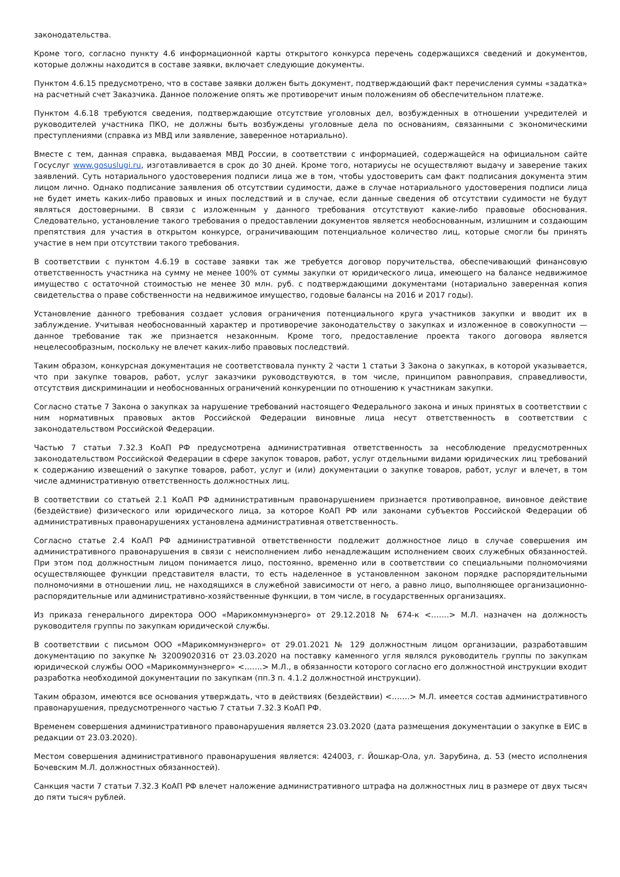законодательства.
Кроме того, согласно пункту 4.6 информационной карты открытого конкурса перечень содержащихся сведений и документов, которые должны находится в составе заявки, включает следующие документы.
Пунктом 4.6.15 предусмотрено, что в составе заявки должен быть документ, подтверждающий факт перечисления суммы «задатка» на расчетный счет Заказчика. Данное положение опять же противоречит иным положениям об обеспечительном платеже.
Пунктом 4.6.18 требуются сведения, подтверждающие отсутствие уголовных дел, возбужденных в отношении учредителей и руководителей участника ПКО, не должны быть возбуждены уголовные дела по основаниям, связанными с экономическими преступлениями (справка из МВД или заявление, заверенное нотариально).
Вместе с тем, данная справка, выдаваемая МВД России, в соответствии с информацией, содержащейся на официальном сайте Госуслуг www.gosuslugi.ru, изготавливается в срок до 30 дней. Кроме того, нотариусы не осуществляют выдачу и заверение таких заявлений. Суть нотариального удостоверения подписи лица же в том, чтобы удостоверить сам факт подписания документа этим лицом лично. Однако подписание заявления об отсутствии судимости, даже в случае нотариального удостоверения подписи лица не будет иметь каких-либо правовых и иных последствий и в случае, если данные сведения об отсутствии судимости не будут являться достоверными. В связи с изложенным у данного требования отсутствуют какие-либо правовые обоснования. Следовательно, установление такого требования о предоставлении документов является необоснованным, излишним и создающим препятствия для участия в открытом конкурсе, ограничивающим потенциальное количество лиц, которые смогли бы принять участие в нем при отсутствии такого требования.
В соответствии с пунктом 4.6.19 в составе заявки так же требуется договор поручительства, обеспечивающий финансовую ответственность участника на сумму не менее 100% от суммы закупки от юридического лица, имеющего на балансе недвижимое имущество с остаточной стоимостью не менее 30 млн. руб. с подтверждающими документами (нотариально заверенная копия свидетельства о праве собственности на недвижимое имущество, годовые балансы на 2016 и 2017 годы).
Установление данного требования создает условия ограничения потенциального круга участников закупки и вводит их в заблуждение. Учитывая необоснованный характер и противоречие законодательству о закупках и изложенное в совокупности — данное требование так же признается незаконным. Кроме того, предоставление проекта такого договора является нецелесообразным, поскольку не влечет каких-либо правовых последствий.
Таким образом, конкурсная документация не соответствовала пункту 2 части 1 статьи 3 Закона о закупках, в которой указывается, что при закупке товаров, работ, услуг заказчики руководствуются, в том числе, принципом равноправия, справедливости, отсутствия дискриминации и необоснованных ограничений конкуренции по отношению к участникам закупки.
Согласно статье 7 Закона о закупках за нарушение требований настоящего Федерального закона и иных принятых в соответствии с ним нормативных правовых актов Российской Федерации виновные лица несут ответственность в соответствии с законодательством Российской Федерации.
Частью 7 статьи 7.32.3 КоАП РФ предусмотрена административная ответственность за несоблюдение предусмотренных законодательством Российской Федерации в сфере закупок товаров, работ, услуг отдельными видами юридических лиц требований к содержанию извещений о закупке товаров, работ, услуг и (или) документации о закупке товаров, работ, услуг и влечет, в том числе административную ответственность должностных лиц.
В соответствии со статьей 2.1 КоАП РФ административным правонарушением признается противоправное, виновное действие (бездействие) физического или юридического лица, за которое КоАП РФ или законами субъектов Российской Федерации об административных правонарушениях установлена административная ответственность.
Согласно статье 2.4 КоАП РФ административной ответственности подлежит должностное лицо в случае совершения им административного правонарушения в связи с неисполнением либо ненадлежащим исполнением своих служебных обязанностей. При этом под должностным лицом понимается лицо, постоянно, временно или в соответствии со специальными полномочиями осуществляющее функции представителя власти, то есть наделенное в установленном законом порядке распорядительными полномочиями в отношении лиц, не находящихся в служебной зависимости от него, а равно лицо, выполняющее организационно-распорядительные или административно-хозяйственные функции, в том числе, в государственных организациях.
Из приказа генерального директора ООО «Марикоммунэнерго» от 29.12.2018 № 674-к <…….> М.Л. назначен на должность руководителя группы по закупкам юридической службы.
В соответствии с письмом ООО «Марикоммунэнерго» от 29.01.2021 № 129 должностным лицом организации, разработавшим документацию по закупке № 32009020316 от 23.03.2020 на поставку каменного угля являлся руководитель группы по закупкам юридической службы ООО «Марикоммунэнерго» <…….> М.Л., в обязанности которого согласно его должностной инструкции входит разработка необходимой документации по закупкам (пп.3 п. 4.1.2 должностной инструкции).
Таким образом, имеются все основания утверждать, что в действиях (бездействии) <…….> М.Л. имеется состав административного правонарушения, предусмотренного частью 7 статьи 7.32.3 КоАП РФ.
Временем совершения административного правонарушения является 23.03.2020 (дата размещения документации о закупке в ЕИС в редакции от 23.03.2020).
Местом совершения административного правонарушения является: 424003, г. Йошкар-Ола, ул. Зарубина, д. 53 (место исполнения Бочевским М.Л. должностных обязанностей).
Санкция части 7 статьи 7.32.3 КоАП РФ влечет наложение административного штрафа на должностных лиц в размере от двух тысяч до пяти тысяч рублей.